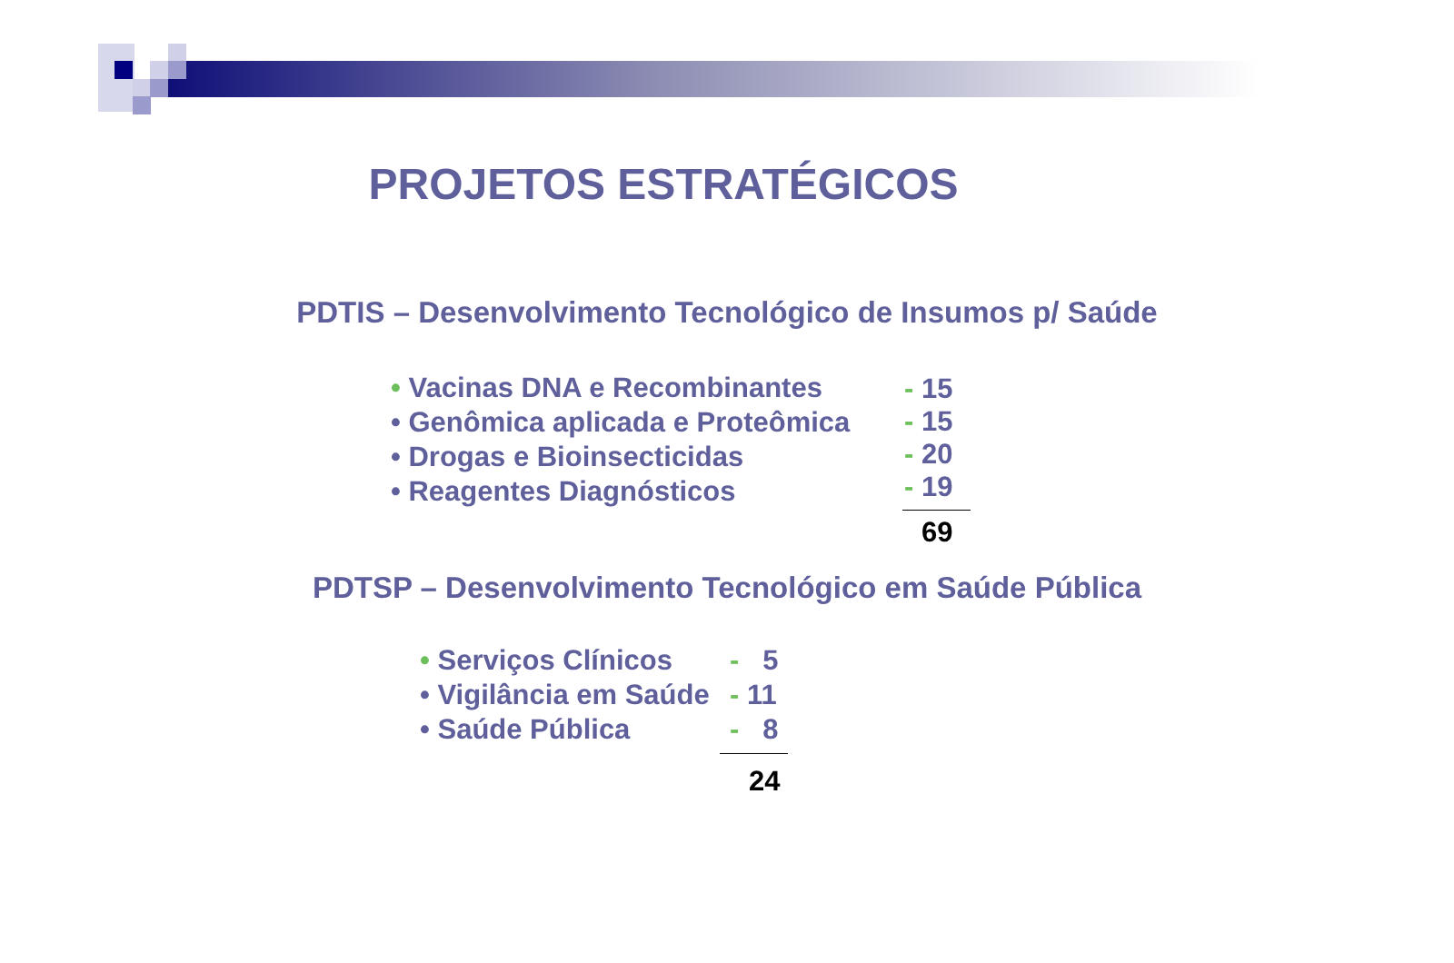PROJETOS ESTRATÉGICOS
PDTIS – Desenvolvimento Tecnológico de Insumos p/ Saúde
• Vacinas DNA e Recombinantes
• Genômica aplicada e Proteômica
• Drogas e Bioinsecticidas
• Reagentes Diagnósticos
- 15
- 15
- 20
- 19
69
PDTSP – Desenvolvimento Tecnológico em Saúde Pública
• Serviços Clínicos
• Vigilância em Saúde
• Saúde Pública
- 5
- 11
- 8
24